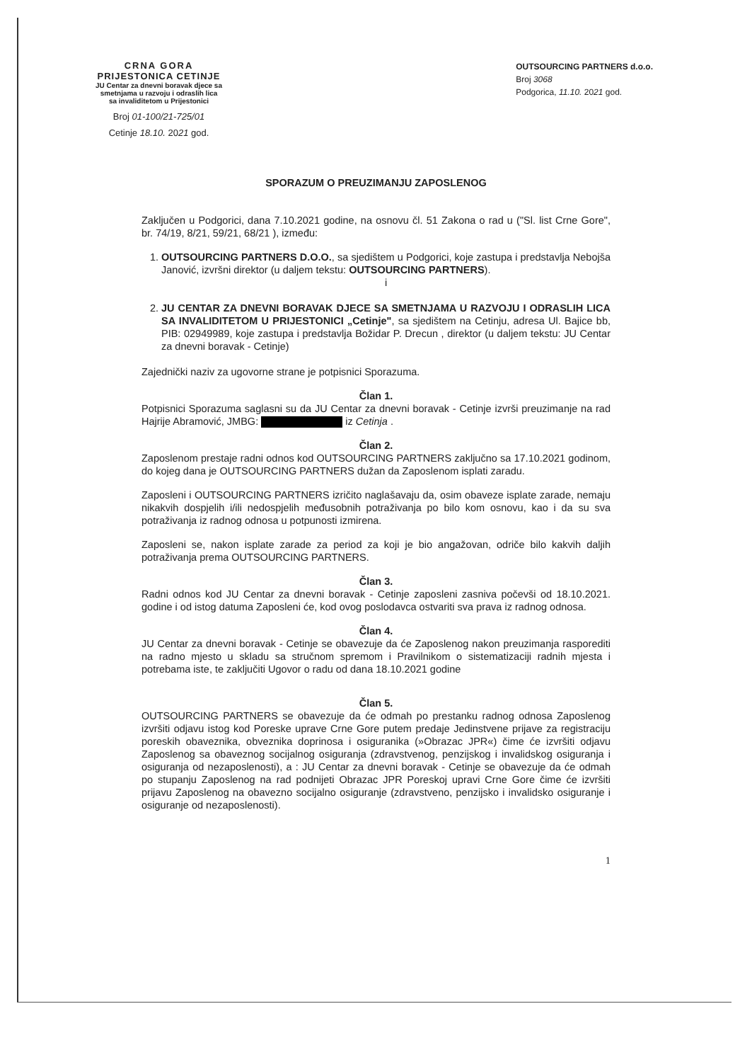CRNA GORA
PRIJESTONICA CETINJE
JU Centar za dnevni boravak djece sa
smetnjama u razvoju i odraslih lica
sa invaliditetom u Prijestonici
Broj 01-100/21-725/01
Cetinje 18.10. 2021 god.
OUTSOURCING PARTNERS d.o.o.
Broj 3068
Podgorica, 11.10. 2021 god.
SPORAZUM O PREUZIMANJU ZAPOSLENOG
Zaključen u Podgorici, dana 7.10.2021 godine, na osnovu čl. 51 Zakona o rad u ("Sl. list Crne Gore", br. 74/19, 8/21, 59/21, 68/21 ), između:
1. OUTSOURCING PARTNERS D.O.O., sa sjedištem u Podgorici, koje zastupa i predstavlja Nebojša Janović, izvršni direktor (u daljem tekstu: OUTSOURCING PARTNERS).
i
2. JU CENTAR ZA DNEVNI BORAVAK DJECE SA SMETNJAMA U RAZVOJU I ODRASLIH LICA SA INVALIDITETOM U PRIJESTONICI „Cetinje", sa sjedištem na Cetinju, adresa Ul. Bajice bb, PIB: 02949989, koje zastupa i predstavlja Božidar P. Drecun , direktor (u daljem tekstu: JU Centar za dnevni boravak - Cetinje)
Zajednički naziv za ugovorne strane je potpisnici Sporazuma.
Član 1.
Potpisnici Sporazuma saglasni su da JU Centar za dnevni boravak - Cetinje izvrši preuzimanje na rad Hajrije Abramović, JMBG: iz Cetinja .
Član 2.
Zaposlenom prestaje radni odnos kod OUTSOURCING PARTNERS zaključno sa 17.10.2021 godinom, do kojeg dana je OUTSOURCING PARTNERS dužan da Zaposlenom isplati zaradu.
Zaposleni i OUTSOURCING PARTNERS izričito naglašavaju da, osim obaveze isplate zarade, nemaju nikakvih dospjelih i/ili nedospjelih međusobnih potraživanja po bilo kom osnovu, kao i da su sva potraživanja iz radnog odnosa u potpunosti izmirena.
Zaposleni se, nakon isplate zarade za period za koji je bio angažovan, odriče bilo kakvih daljih potraživanja prema OUTSOURCING PARTNERS.
Član 3.
Radni odnos kod JU Centar za dnevni boravak - Cetinje zaposleni zasniva počevši od 18.10.2021. godine i od istog datuma Zaposleni će, kod ovog poslodavca ostvariti sva prava iz radnog odnosa.
Član 4.
JU Centar za dnevni boravak - Cetinje se obavezuje da će Zaposlenog nakon preuzimanja rasporediti na radno mjesto u skladu sa stručnom spremom i Pravilnikom o sistematizaciji radnih mjesta i potrebama iste, te zaključiti Ugovor o radu od dana 18.10.2021 godine
Član 5.
OUTSOURCING PARTNERS se obavezuje da će odmah po prestanku radnog odnosa Zaposlenog izvršiti odjavu istog kod Poreske uprave Crne Gore putem predaje Jedinstvene prijave za registraciju poreskih obaveznika, obveznika doprinosa i osiguranika (»Obrazac JPR«) čime će izvršiti odjavu Zaposlenog sa obaveznog socijalnog osiguranja (zdravstvenog, penzijskog i invalidskog osiguranja i osiguranja od nezaposlenosti), a : JU Centar za dnevni boravak - Cetinje se obavezuje da će odmah po stupanju Zaposlenog na rad podnijeti Obrazac JPR Poreskoj upravi Crne Gore čime će izvršiti prijavu Zaposlenog na obavezno socijalno osiguranje (zdravstveno, penzijsko i invalidsko osiguranje i osiguranje od nezaposlenosti).
1